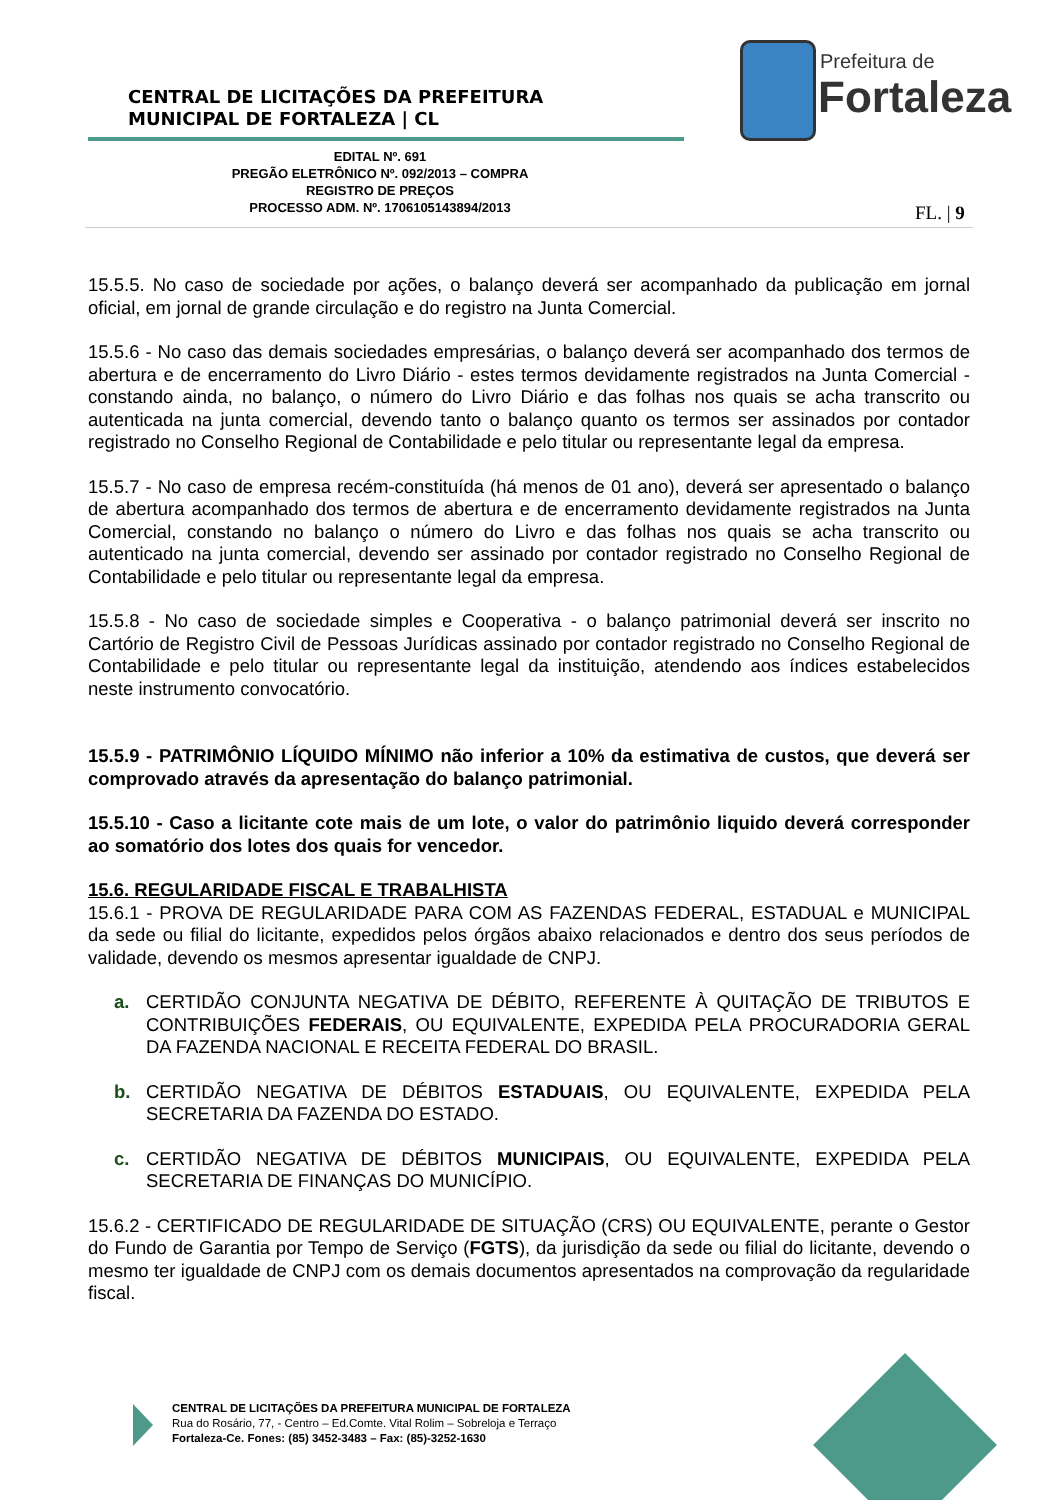CENTRAL DE LICITAÇÕES DA PREFEITURA
MUNICIPAL DE FORTALEZA | CL
Prefeitura de
Fortaleza
EDITAL Nº. 691
PREGÃO ELETRÔNICO Nº. 092/2013 – COMPRA
REGISTRO DE PREÇOS
PROCESSO ADM. Nº. 1706105143894/2013
FL. | 9
15.5.5. No caso de sociedade por ações, o balanço deverá ser acompanhado da publicação em jornal oficial, em jornal de grande circulação e do registro na Junta Comercial.
15.5.6 - No caso das demais sociedades empresárias, o balanço deverá ser acompanhado dos termos de abertura e de encerramento do Livro Diário - estes termos devidamente registrados na Junta Comercial - constando ainda, no balanço, o número do Livro Diário e das folhas nos quais se acha transcrito ou autenticada na junta comercial, devendo tanto o balanço quanto os termos ser assinados por contador registrado no Conselho Regional de Contabilidade e pelo titular ou representante legal da empresa.
15.5.7 - No caso de empresa recém-constituída (há menos de 01 ano), deverá ser apresentado o balanço de abertura acompanhado dos termos de abertura e de encerramento devidamente registrados na Junta Comercial, constando no balanço o número do Livro e das folhas nos quais se acha transcrito ou autenticado na junta comercial, devendo ser assinado por contador registrado no Conselho Regional de Contabilidade e pelo titular ou representante legal da empresa.
15.5.8 - No caso de sociedade simples e Cooperativa - o balanço patrimonial deverá ser inscrito no Cartório de Registro Civil de Pessoas Jurídicas assinado por contador registrado no Conselho Regional de Contabilidade e pelo titular ou representante legal da instituição, atendendo aos índices estabelecidos neste instrumento convocatório.
15.5.9 - PATRIMÔNIO LÍQUIDO MÍNIMO não inferior a 10% da estimativa de custos, que deverá ser comprovado através da apresentação do balanço patrimonial.
15.5.10 - Caso a licitante cote mais de um lote, o valor do patrimônio liquido deverá corresponder ao somatório dos lotes dos quais for vencedor.
15.6. REGULARIDADE FISCAL E TRABALHISTA
15.6.1 - PROVA DE REGULARIDADE PARA COM AS FAZENDAS FEDERAL, ESTADUAL e MUNICIPAL da sede ou filial do licitante, expedidos pelos órgãos abaixo relacionados e dentro dos seus períodos de validade, devendo os mesmos apresentar igualdade de CNPJ.
a. CERTIDÃO CONJUNTA NEGATIVA DE DÉBITO, REFERENTE À QUITAÇÃO DE TRIBUTOS E CONTRIBUIÇÕES FEDERAIS, OU EQUIVALENTE, EXPEDIDA PELA PROCURADORIA GERAL DA FAZENDA NACIONAL E RECEITA FEDERAL DO BRASIL.
b. CERTIDÃO NEGATIVA DE DÉBITOS ESTADUAIS, OU EQUIVALENTE, EXPEDIDA PELA SECRETARIA DA FAZENDA DO ESTADO.
c. CERTIDÃO NEGATIVA DE DÉBITOS MUNICIPAIS, OU EQUIVALENTE, EXPEDIDA PELA SECRETARIA DE FINANÇAS DO MUNICÍPIO.
15.6.2 - CERTIFICADO DE REGULARIDADE DE SITUAÇÃO (CRS) OU EQUIVALENTE, perante o Gestor do Fundo de Garantia por Tempo de Serviço (FGTS), da jurisdição da sede ou filial do licitante, devendo o mesmo ter igualdade de CNPJ com os demais documentos apresentados na comprovação da regularidade fiscal.
CENTRAL DE LICITAÇÕES DA PREFEITURA MUNICIPAL DE FORTALEZA
Rua do Rosário, 77, - Centro – Ed.Comte. Vital Rolim – Sobreloja e Terraço
Fortaleza-Ce. Fones: (85) 3452-3483 – Fax: (85)-3252-1630